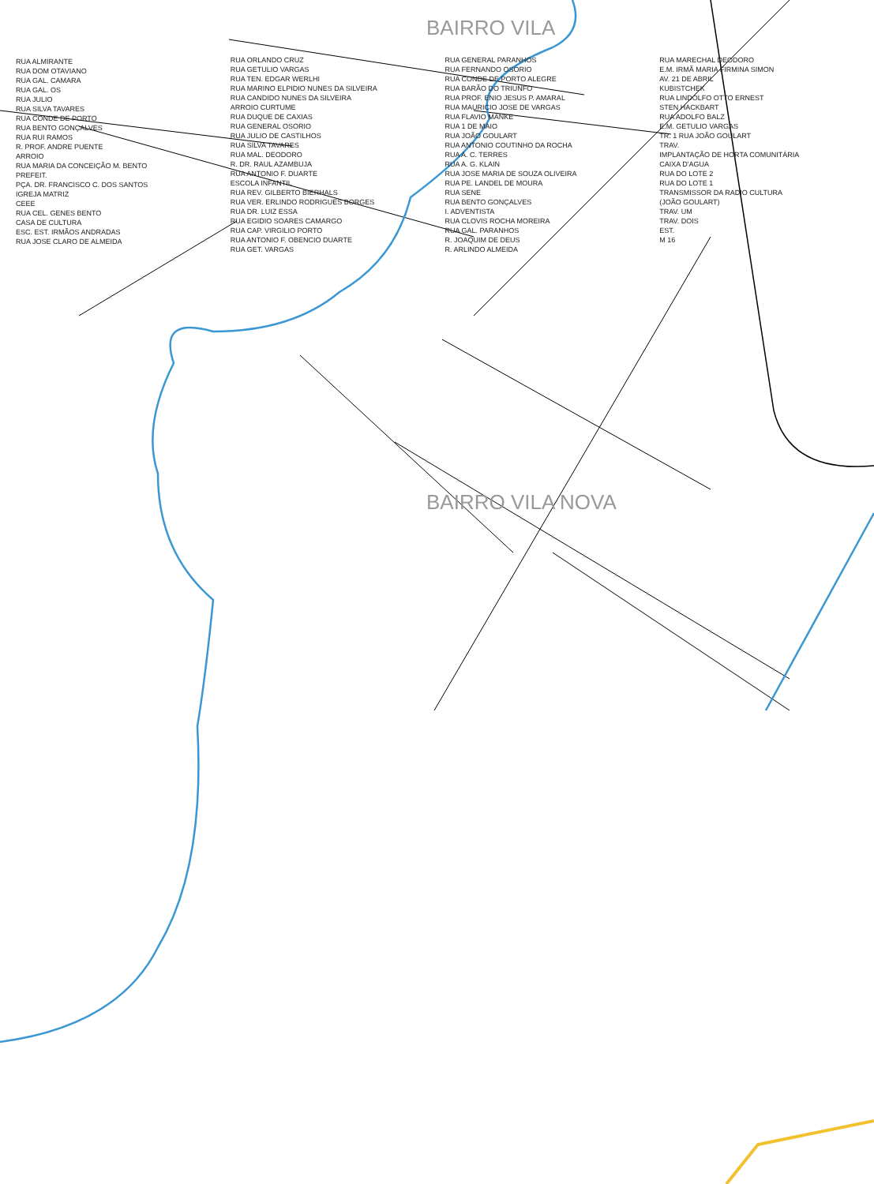BAIRRO VILA
RUA ALMIRANTE
RUA DOM OTAVIANO
RUA GAL. CAMARA
RUA GAL. OS
RUA JULIO
RUA SILVA TAVARES
RUA CONDE DE PORTO
RUA BENTO GONÇALVES
RUA RUI RAMOS
R. PROF. ANDRE PUENTE
ARROIO
RUA MARIA DA CONCEIÇÃO M. BENTO
PREFEIT.
PÇA. DR. FRANCISCO C. DOS SANTOS
IGREJA MATRIZ
CEEE
RUA CEL. GENES BENTO
CASA DE CULTURA
ESC. EST. IRMÃOS ANDRADAS
RUA JOSE CLARO DE ALMEIDA
RUA ORLANDO CRUZ
RUA GETULIO VARGAS
RUA TEN. EDGAR WERLHI
RUA MARINO ELPIDIO NUNES DA SILVEIRA
RUA CANDIDO NUNES DA SILVEIRA
ARROIO CURTUME
RUA DUQUE DE CAXIAS
RUA GENERAL OSORIO
RUA JULIO DE CASTILHOS
RUA SILVA TAVARES
RUA MAL. DEODORO
R. DR. RAUL AZAMBUJA
RUA ANTONIO F. DUARTE
ESCOLA INFANTIL
RUA REV. GILBERTO BIERHALS
RUA VER. ERLINDO RODRIGUES BORGES
RUA DR. LUIZ ESSA
RUA EGIDIO SOARES CAMARGO
RUA CAP. VIRGILIO PORTO
RUA ANTONIO F. OBENCIO DUARTE
RUA GET. VARGAS
RUA GENERAL PARANHOS
RUA FERNANDO OSORIO
RUA CONDE DE PORTO ALEGRE
RUA BARÃO DO TRIUNFO
RUA PROF. ENIO JESUS P. AMARAL
RUA MAURICIO JOSE DE VARGAS
RUA FLAVIO MANKE
RUA 1 DE MAIO
RUA JOÃO GOULART
RUA ANTONIO COUTINHO DA ROCHA
RUA A. C. TERRES
RUA A. G. KLAIN
RUA JOSE MARIA DE SOUZA OLIVEIRA
RUA PE. LANDEL DE MOURA
RUA SENE
RUA BENTO GONÇALVES
I. ADVENTISTA
RUA CLOVIS ROCHA MOREIRA
RUA GAL. PARANHOS
R. JOAQUIM DE DEUS
R. ARLINDO ALMEIDA
RUA MARECHAL DEODORO
E.M. IRMÃ MARIA FIRMINA SIMON
AV. 21 DE ABRIL
KUBISTCHEK
RUA LINDOLFO OTTO ERNEST
STEN HACKBART
RUA ADOLFO BALZ
E.M. GETULIO VARGAS
TR. 1 RUA JOÃO GOULART
TRAV.
IMPLANTAÇÃO DE HORTA COMUNITÁRIA
CAIXA D'AGUA
RUA DO LOTE 2
RUA DO LOTE 1
TRANSMISSOR DA RADIO CULTURA
(JOÃO GOULART)
TRAV. UM
TRAV. DOIS
EST.
M 16
BAIRRO VILA NOVA